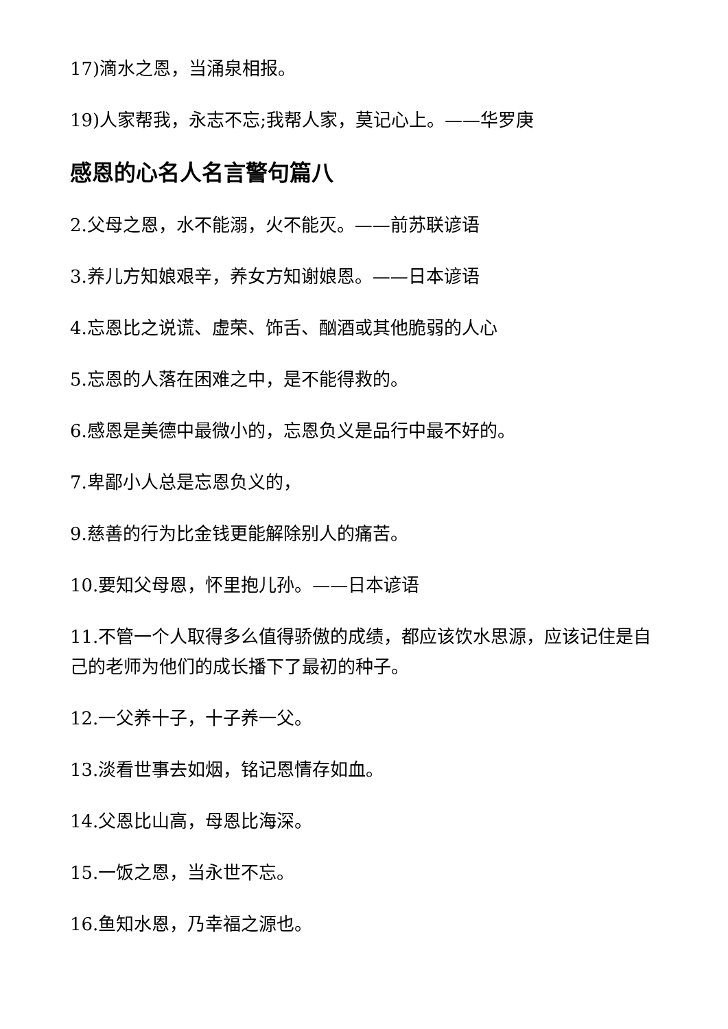17)滴水之恩，当涌泉相报。
19)人家帮我，永志不忘;我帮人家，莫记心上。——华罗庚
感恩的心名人名言警句篇八
2.父母之恩，水不能溺，火不能灭。——前苏联谚语
3.养儿方知娘艰辛，养女方知谢娘恩。——日本谚语
4.忘恩比之说谎、虚荣、饰舌、酗酒或其他脆弱的人心
5.忘恩的人落在困难之中，是不能得救的。
6.感恩是美德中最微小的，忘恩负义是品行中最不好的。
7.卑鄙小人总是忘恩负义的，
9.慈善的行为比金钱更能解除别人的痛苦。
10.要知父母恩，怀里抱儿孙。——日本谚语
11.不管一个人取得多么值得骄傲的成绩，都应该饮水思源，应该记住是自己的老师为他们的成长播下了最初的种子。
12.一父养十子，十子养一父。
13.淡看世事去如烟，铭记恩情存如血。
14.父恩比山高，母恩比海深。
15.一饭之恩，当永世不忘。
16.鱼知水恩，乃幸福之源也。